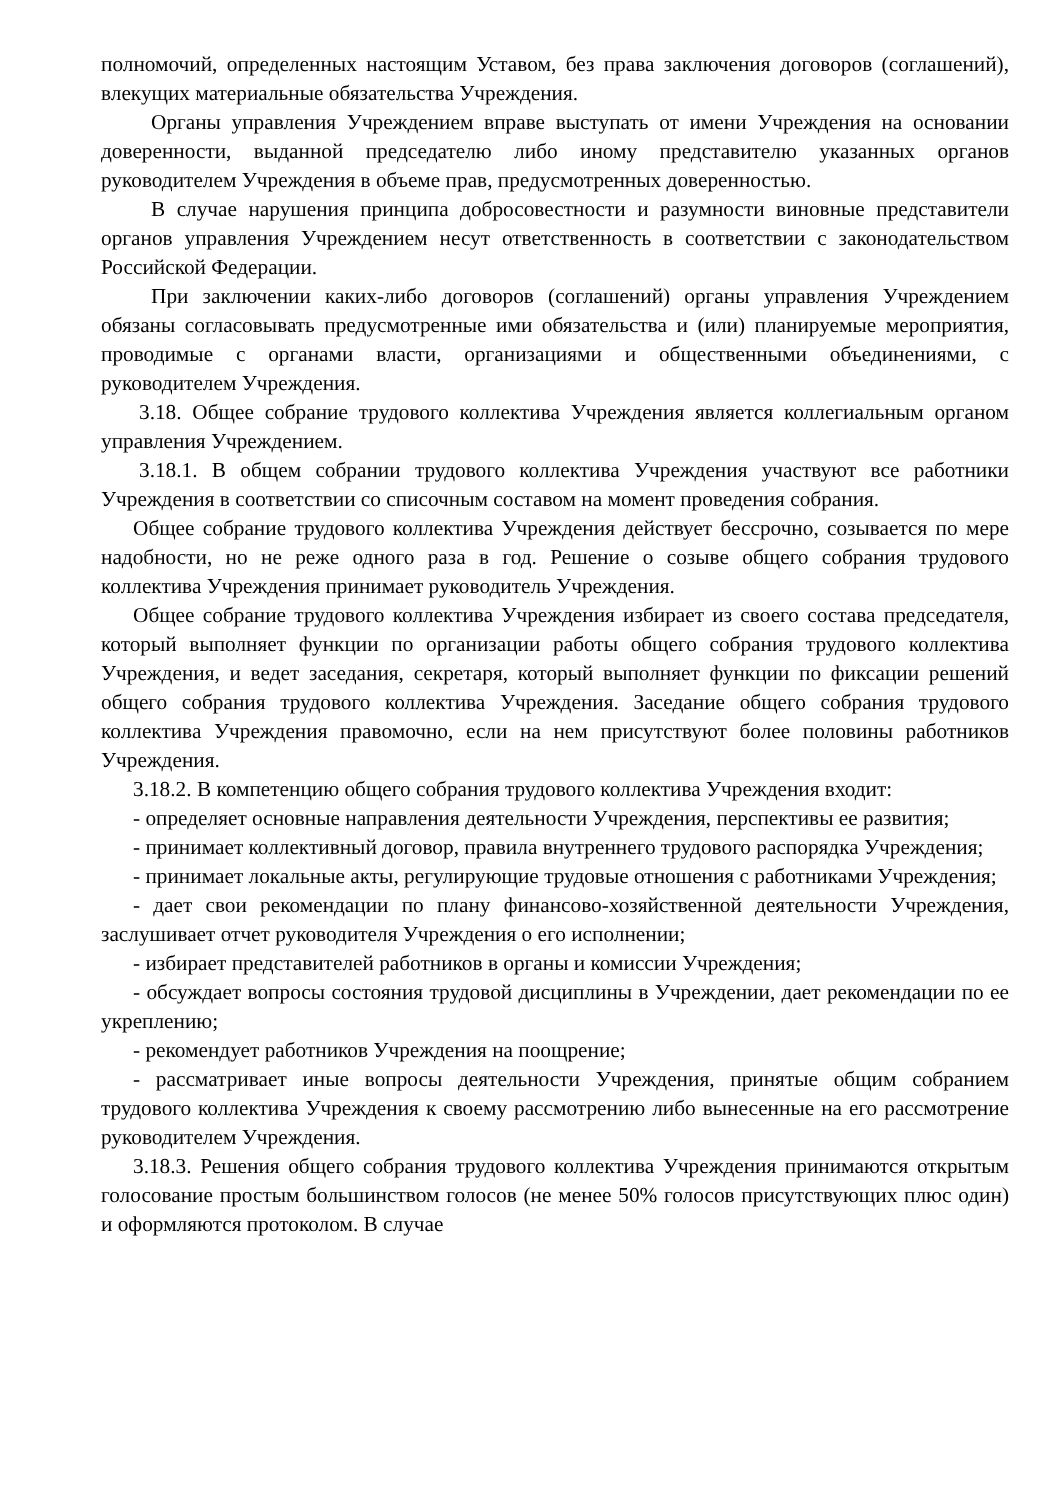полномочий, определенных настоящим Уставом, без права заключения договоров (соглашений), влекущих материальные обязательства Учреждения.
Органы управления Учреждением вправе выступать от имени Учреждения на основании доверенности, выданной председателю либо иному представителю указанных органов руководителем Учреждения в объеме прав, предусмотренных доверенностью.
В случае нарушения принципа добросовестности и разумности виновные представители органов управления Учреждением несут ответственность в соответствии с законодательством Российской Федерации.
При заключении каких-либо договоров (соглашений) органы управления Учреждением обязаны согласовывать предусмотренные ими обязательства и (или) планируемые мероприятия, проводимые с органами власти, организациями и общественными объединениями, с руководителем Учреждения.
3.18. Общее собрание трудового коллектива Учреждения является коллегиальным органом управления Учреждением.
3.18.1. В общем собрании трудового коллектива Учреждения участвуют все работники Учреждения в соответствии со списочным составом на момент проведения собрания.
Общее собрание трудового коллектива Учреждения действует бессрочно, созывается по мере надобности, но не реже одного раза в год. Решение о созыве общего собрания трудового коллектива Учреждения принимает руководитель Учреждения.
Общее собрание трудового коллектива Учреждения избирает из своего состава председателя, который выполняет функции по организации работы общего собрания трудового коллектива Учреждения, и ведет заседания, секретаря, который выполняет функции по фиксации решений общего собрания трудового коллектива Учреждения. Заседание общего собрания трудового коллектива Учреждения правомочно, если на нем присутствуют более половины работников Учреждения.
3.18.2. В компетенцию общего собрания трудового коллектива Учреждения входит:
- определяет основные направления деятельности Учреждения, перспективы ее развития;
- принимает коллективный договор, правила внутреннего трудового распорядка Учреждения;
- принимает локальные акты, регулирующие трудовые отношения с работниками Учреждения;
- дает свои рекомендации по плану финансово-хозяйственной деятельности Учреждения, заслушивает отчет руководителя Учреждения о его исполнении;
- избирает представителей работников в органы и комиссии Учреждения;
- обсуждает вопросы состояния трудовой дисциплины в Учреждении, дает рекомендации по ее укреплению;
- рекомендует работников Учреждения на поощрение;
- рассматривает иные вопросы деятельности Учреждения, принятые общим собранием трудового коллектива Учреждения к своему рассмотрению либо вынесенные на его рассмотрение руководителем Учреждения.
3.18.3. Решения общего собрания трудового коллектива Учреждения принимаются открытым голосование простым большинством голосов (не менее 50% голосов присутствующих плюс один) и оформляются протоколом. В случае